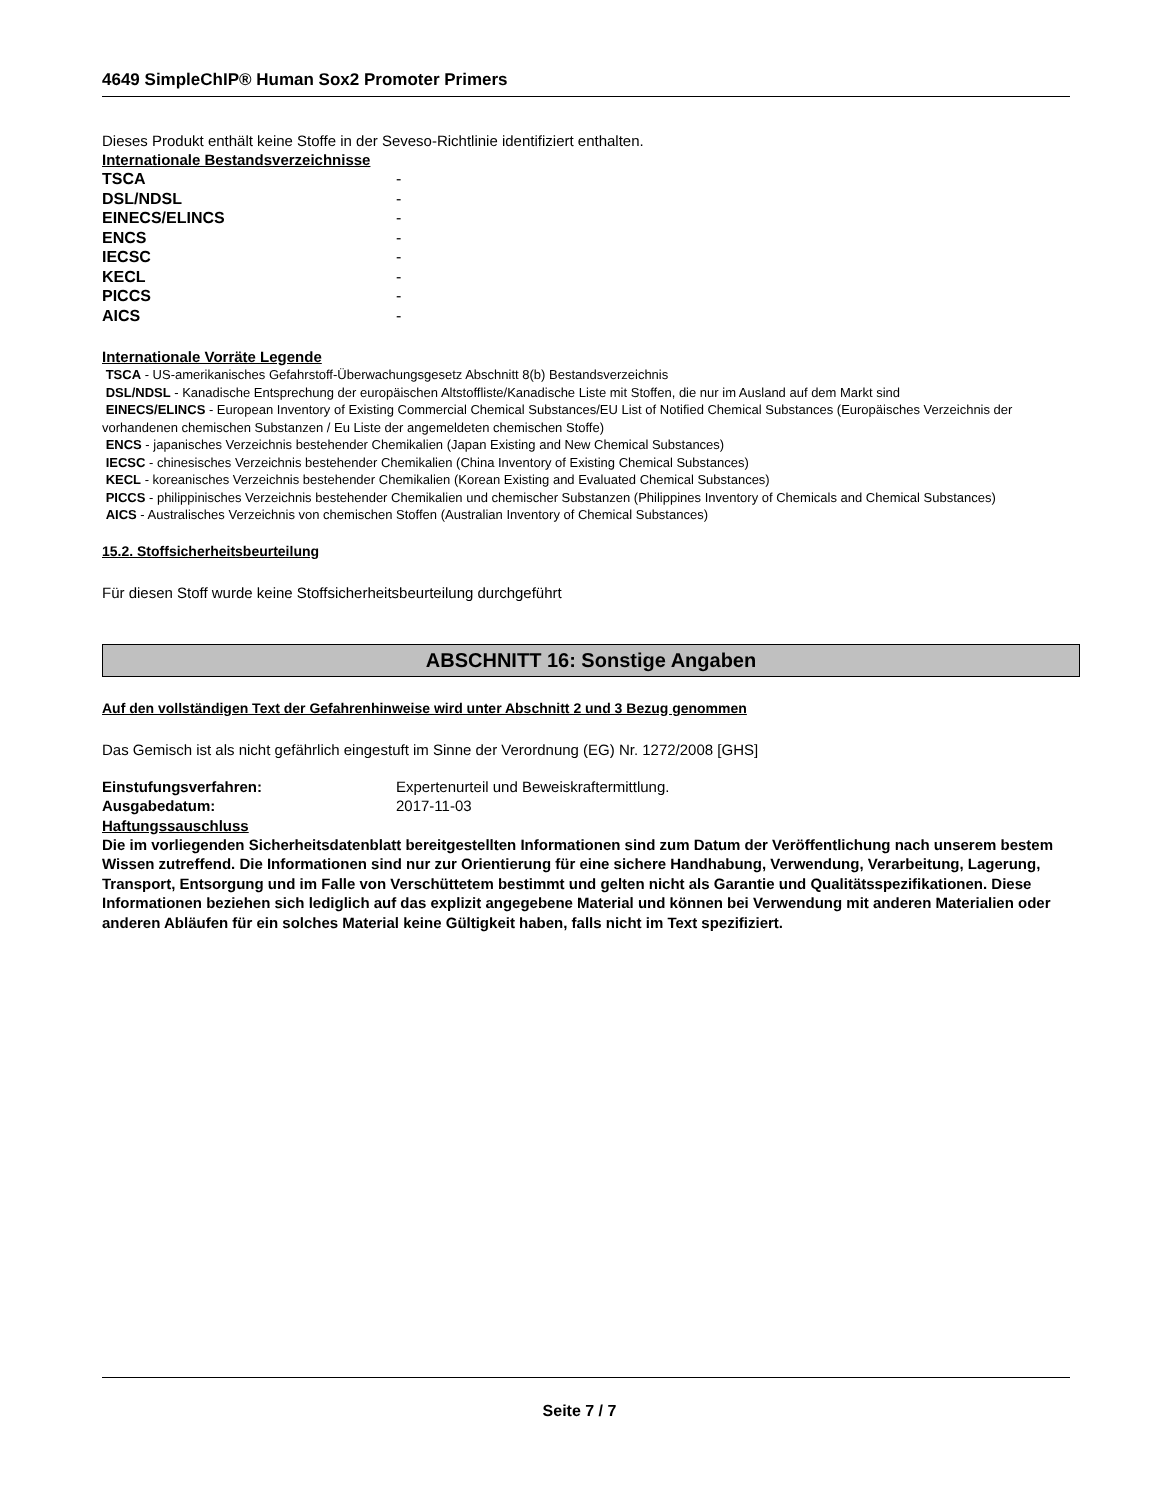4649 SimpleChIP® Human Sox2 Promoter Primers
Dieses Produkt enthält keine Stoffe in der Seveso-Richtlinie identifiziert enthalten.
Internationale Bestandsverzeichnisse
| TSCA | - |
| DSL/NDSL | - |
| EINECS/ELINCS | - |
| ENCS | - |
| IECSC | - |
| KECL | - |
| PICCS | - |
| AICS | - |
Internationale Vorräte Legende
TSCA - US-amerikanisches Gefahrstoff-Überwachungsgesetz Abschnitt 8(b) Bestandsverzeichnis
DSL/NDSL - Kanadische Entsprechung der europäischen Altstoffliste/Kanadische Liste mit Stoffen, die nur im Ausland auf dem Markt sind
EINECS/ELINCS - European Inventory of Existing Commercial Chemical Substances/EU List of Notified Chemical Substances (Europäisches Verzeichnis der vorhandenen chemischen Substanzen / Eu Liste der angemeldeten chemischen Stoffe)
ENCS - japanisches Verzeichnis bestehender Chemikalien (Japan Existing and New Chemical Substances)
IECSC - chinesisches Verzeichnis bestehender Chemikalien (China Inventory of Existing Chemical Substances)
KECL - koreanisches Verzeichnis bestehender Chemikalien (Korean Existing and Evaluated Chemical Substances)
PICCS - philippinisches Verzeichnis bestehender Chemikalien und chemischer Substanzen (Philippines Inventory of Chemicals and Chemical Substances)
AICS - Australisches Verzeichnis von chemischen Stoffen (Australian Inventory of Chemical Substances)
15.2. Stoffsicherheitsbeurteilung
Für diesen Stoff wurde keine Stoffsicherheitsbeurteilung durchgeführt
ABSCHNITT 16: Sonstige Angaben
Auf den vollständigen Text der Gefahrenhinweise wird unter Abschnitt 2 und 3 Bezug genommen
Das Gemisch ist als nicht gefährlich eingestuft im Sinne der Verordnung (EG) Nr. 1272/2008 [GHS]
| Einstufungsverfahren: | Expertenurteil und Beweiskraftermittlung. |
| Ausgabedatum: | 2017-11-03 |
Haftungssauschluss
Die im vorliegenden Sicherheitsdatenblatt bereitgestellten Informationen sind zum Datum der Veröffentlichung nach unserem bestem Wissen zutreffend. Die Informationen sind nur zur Orientierung für eine sichere Handhabung, Verwendung, Verarbeitung, Lagerung, Transport, Entsorgung und im Falle von Verschüttetem bestimmt und gelten nicht als Garantie und Qualitätsspezifikationen. Diese Informationen beziehen sich lediglich auf das explizit angegebene Material und können bei Verwendung mit anderen Materialien oder anderen Abläufen für ein solches Material keine Gültigkeit haben, falls nicht im Text spezifiziert.
Seite 7 / 7